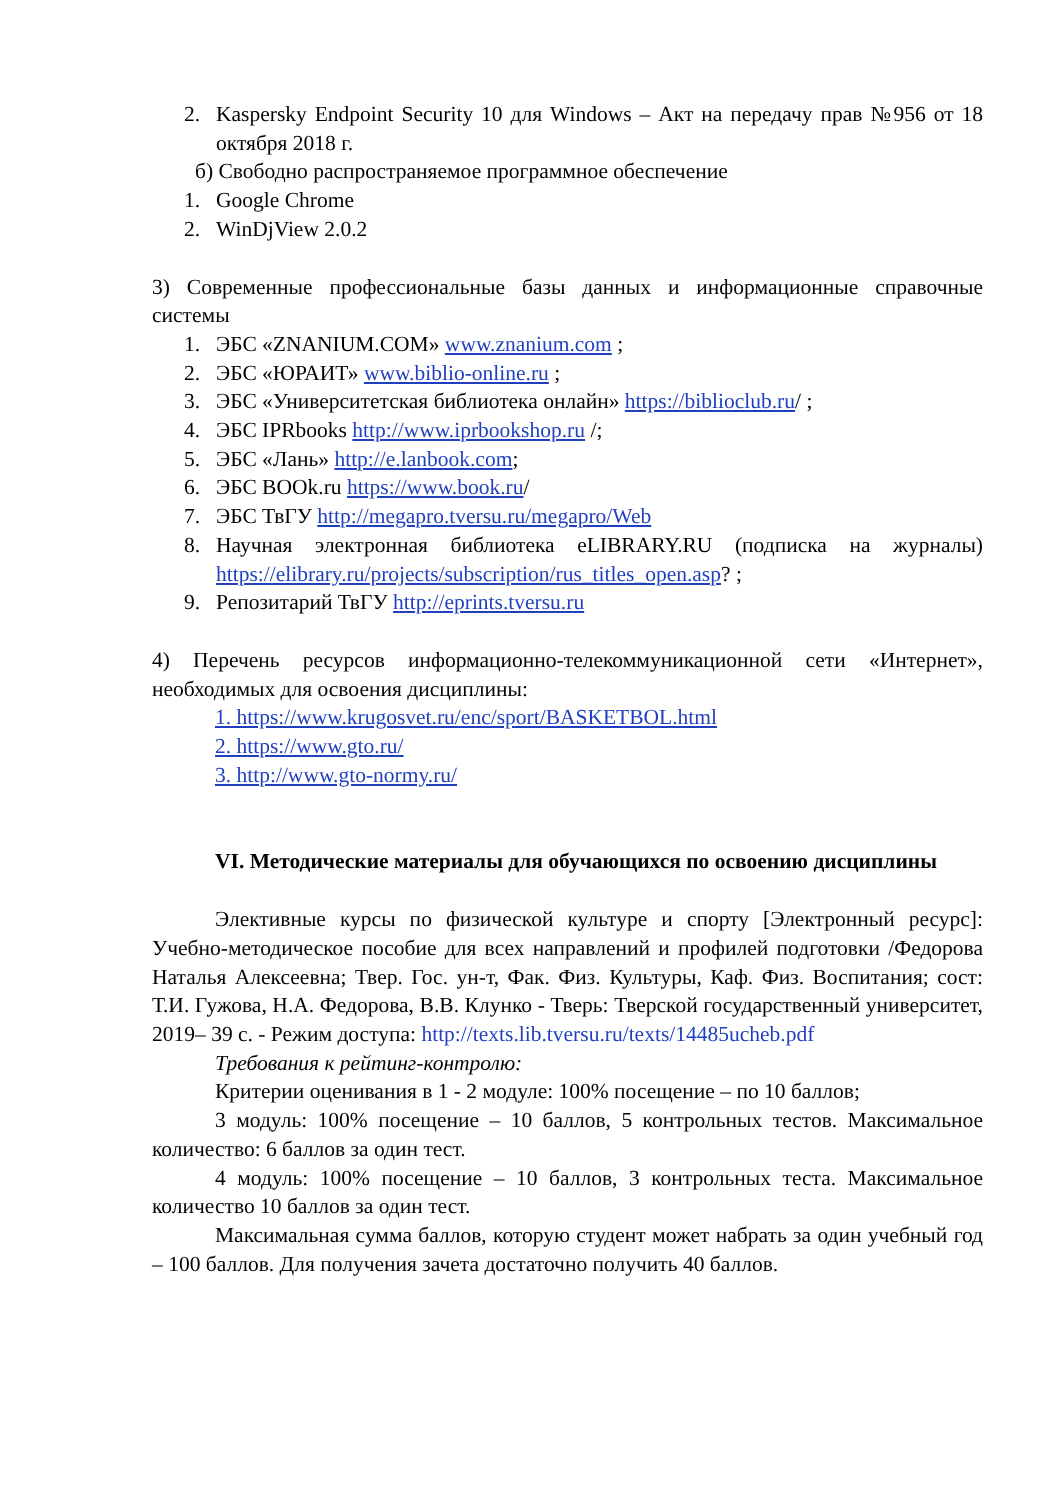2. Kaspersky Endpoint Security 10 для Windows – Акт на передачу прав №956 от 18 октября 2018 г.
б) Свободно распространяемое программное обеспечение
1. Google Chrome
2. WinDjView 2.0.2
3) Современные профессиональные базы данных и информационные справочные системы
1. ЭБС «ZNANIUM.COM» www.znanium.com ;
2. ЭБС «ЮРАИТ» www.biblio-online.ru ;
3. ЭБС «Университетская библиотека онлайн» https://biblioclub.ru/ ;
4. ЭБС IPRbooks http://www.iprbookshop.ru /;
5. ЭБС «Лань» http://e.lanbook.com;
6. ЭБС BOOk.ru https://www.book.ru/
7. ЭБС ТвГУ http://megapro.tversu.ru/megapro/Web
8. Научная электронная библиотека eLIBRARY.RU (подписка на журналы) https://elibrary.ru/projects/subscription/rus_titles_open.asp? ;
9. Репозитарий ТвГУ http://eprints.tversu.ru
4) Перечень ресурсов информационно-телекоммуникационной сети «Интернет», необходимых для освоения дисциплины:
1. https://www.krugosvet.ru/enc/sport/BASKETBOL.html
2. https://www.gto.ru/
3. http://www.gto-normy.ru/
VI. Методические материалы для обучающихся по освоению дисциплины
Элективные курсы по физической культуре и спорту [Электронный ресурс]: Учебно-методическое пособие для всех направлений и профилей подготовки /Федорова Наталья Алексеевна; Твер. Гос. ун-т, Фак. Физ. Культуры, Каф. Физ. Воспитания; сост: Т.И. Гужова, Н.А. Федорова, В.В. Клунко - Тверь: Тверской государственный университет, 2019– 39 с. - Режим доступа: http://texts.lib.tversu.ru/texts/14485ucheb.pdf
Требования к рейтинг-контролю:
Критерии оценивания в 1 - 2 модуле: 100% посещение – по 10 баллов;
3 модуль: 100% посещение – 10 баллов, 5 контрольных тестов. Максимальное количество: 6 баллов за один тест.
4 модуль: 100% посещение – 10 баллов, 3 контрольных теста. Максимальное количество 10 баллов за один тест.
Максимальная сумма баллов, которую студент может набрать за один учебный год – 100 баллов. Для получения зачета достаточно получить 40 баллов.